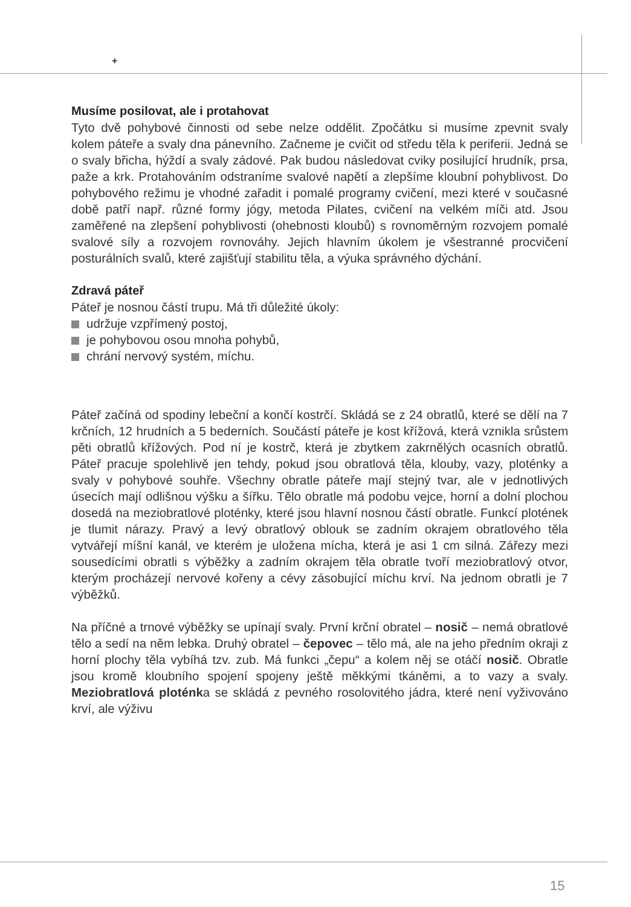+
Musíme posilovat, ale i protahovat
Tyto dvě pohybové činnosti od sebe nelze oddělit. Zpočátku si musíme zpevnit svaly kolem páteře a svaly dna pánevního. Začneme je cvičit od středu těla k periferii. Jedná se o svaly břicha, hýždí a svaly zádové. Pak budou následovat cviky posilující hrudník, prsa, paže a krk. Protahováním odstraníme svalové napětí a zlepšíme kloubní pohyblivost. Do pohybového režimu je vhodné zařadit i pomalé programy cvičení, mezi které v současné době patří např. různé formy jógy, metoda Pilates, cvičení na velkém míči atd. Jsou zaměřené na zlepšení pohyblivosti (ohebnosti kloubů) s rovnoměrným rozvojem pomalé svalové síly a rozvojem rovnováhy. Jejich hlavním úkolem je všestranné procvičení posturálních svalů, které zajišťují stabilitu těla, a výuka správného dýchání.
Zdravá páteř
Páteř je nosnou částí trupu. Má tři důležité úkoly:
udržuje vzpřímený postoj,
je pohybovou osou mnoha pohybů,
chrání nervový systém, míchu.
Páteř začíná od spodiny lebeční a končí kostrčí. Skládá se z 24 obratlů, které se dělí na 7 krčních, 12 hrudních a 5 bederních. Součástí páteře je kost křížová, která vznikla srůstem pěti obratlů křížových. Pod ní je kostrč, která je zbytkem zakrnělých ocasních obratlů. Páteř pracuje spolehlivě jen tehdy, pokud jsou obratlová těla, klouby, vazy, ploténky a svaly v pohybové souhře. Všechny obratle páteře mají stejný tvar, ale v jednotlivých úsecích mají odlišnou výšku a šířku. Tělo obratle má podobu vejce, horní a dolní plochou dosedá na meziobratlové ploténky, které jsou hlavní nosnou částí obratle. Funkcí plotének je tlumit nárazy. Pravý a levý obratlový oblouk se zadním okrajem obratlového těla vytvářejí míšní kanál, ve kterém je uložena mícha, která je asi 1 cm silná. Zářezy mezi sousedícími obratli s výběžky a zadním okrajem těla obratle tvoří meziobratlový otvor, kterým procházejí nervové kořeny a cévy zásobující míchu krví. Na jednom obratli je 7 výběžků.
Na příčné a trnové výběžky se upínají svaly. První krční obratel – nosič – nemá obratlové tělo a sedí na něm lebka. Druhý obratel – čepovec – tělo má, ale na jeho předním okraji z horní plochy těla vybíhá tzv. zub. Má funkci „čepu“ a kolem něj se otáčí nosič. Obratle jsou kromě kloubního spojení spojeny ještě měkkými tkáněmi, a to vazy a svaly. Meziobratlová ploténka se skládá z pevného rosolovitého jádra, které není vyživováno krví, ale výživu
15